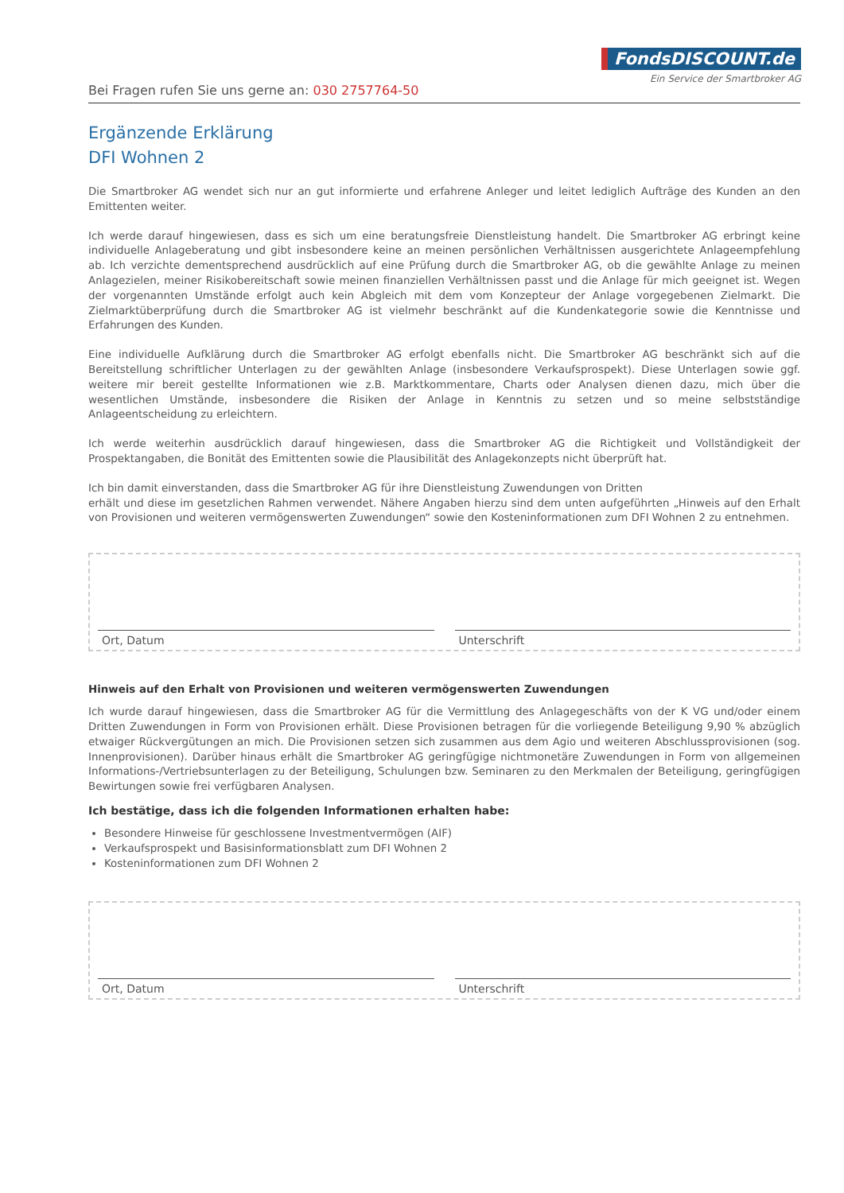FondsDISCOUNT.de
Ein Service der Smartbroker AG
Bei Fragen rufen Sie uns gerne an: 030 2757764-50
Ergänzende Erklärung
DFI Wohnen 2
Die Smartbroker AG wendet sich nur an gut informierte und erfahrene Anleger und leitet lediglich Aufträge des Kunden an den Emittenten weiter.
Ich werde darauf hingewiesen, dass es sich um eine beratungsfreie Dienstleistung handelt. Die Smartbroker AG erbringt keine individuelle Anlageberatung und gibt insbesondere keine an meinen persönlichen Verhältnissen ausgerichtete Anlageempfehlung ab. Ich verzichte dementsprechend ausdrücklich auf eine Prüfung durch die Smartbroker AG, ob die gewählte Anlage zu meinen Anlagezielen, meiner Risikobereitschaft sowie meinen finanziellen Verhältnissen passt und die Anlage für mich geeignet ist. Wegen der vorgenannten Umstände erfolgt auch kein Abgleich mit dem vom Konzepteur der Anlage vorgegebenen Zielmarkt. Die Zielmarktüberprüfung durch die Smartbroker AG ist vielmehr beschränkt auf die Kundenkategorie sowie die Kenntnisse und Erfahrungen des Kunden.
Eine individuelle Aufklärung durch die Smartbroker AG erfolgt ebenfalls nicht. Die Smartbroker AG beschränkt sich auf die Bereitstellung schriftlicher Unterlagen zu der gewählten Anlage (insbesondere Verkaufsprospekt). Diese Unterlagen sowie ggf. weitere mir bereit gestellte Informationen wie z.B. Marktkommentare, Charts oder Analysen dienen dazu, mich über die wesentlichen Umstände, insbesondere die Risiken der Anlage in Kenntnis zu setzen und so meine selbstständige Anlageentscheidung zu erleichtern.
Ich werde weiterhin ausdrücklich darauf hingewiesen, dass die Smartbroker AG die Richtigkeit und Vollständigkeit der Prospektangaben, die Bonität des Emittenten sowie die Plausibilität des Anlagekonzepts nicht überprüft hat.
Ich bin damit einverstanden, dass die Smartbroker AG für ihre Dienstleistung Zuwendungen von Dritten
erhält und diese im gesetzlichen Rahmen verwendet. Nähere Angaben hierzu sind dem unten aufgeführten „Hinweis auf den Erhalt von Provisionen und weiteren vermögenswerten Zuwendungen“ sowie den Kosteninformationen zum DFI Wohnen 2 zu entnehmen.
Ort, Datum
Unterschrift
Hinweis auf den Erhalt von Provisionen und weiteren vermögenswerten Zuwendungen
Ich wurde darauf hingewiesen, dass die Smartbroker AG für die Vermittlung des Anlagegeschäfts von der K VG und/oder einem Dritten Zuwendungen in Form von Provisionen erhält. Diese Provisionen betragen für die vorliegende Beteiligung 9,90 % abzüglich etwaiger Rückvergütungen an mich. Die Provisionen setzen sich zusammen aus dem Agio und weiteren Abschlussprovisionen (sog. Innenprovisionen). Darüber hinaus erhält die Smartbroker AG geringfügige nichtmonetäre Zuwendungen in Form von allgemeinen Informations-/Vertriebsunterlagen zu der Beteiligung, Schulungen bzw. Seminaren zu den Merkmalen der Beteiligung, geringfügigen Bewirtungen sowie frei verfügbaren Analysen.
Ich bestätige, dass ich die folgenden Informationen erhalten habe:
Besondere Hinweise für geschlossene Investmentvermögen (AIF)
Verkaufsprospekt und Basisinformationsblatt zum DFI Wohnen 2
Kosteninformationen zum DFI Wohnen 2
Ort, Datum
Unterschrift